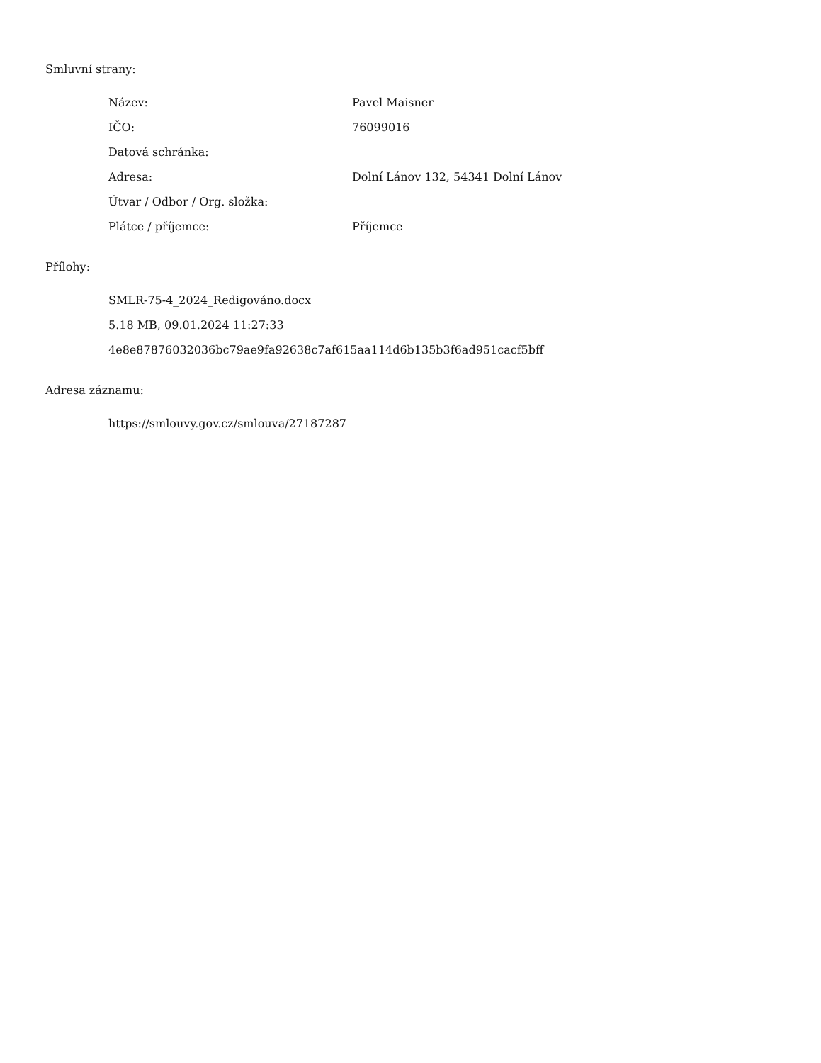Smluvní strany:
| Název: | Pavel Maisner |
| IČO: | 76099016 |
| Datová schránka: | |
| Adresa: | Dolní Lánov 132, 54341 Dolní Lánov |
| Útvar / Odbor / Org. složka: | |
| Plátce / příjemce: | Příjemce |
Přílohy:
SMLR-75-4_2024_Redigováno.docx
5.18 MB, 09.01.2024 11:27:33
4e8e87876032036bc79ae9fa92638c7af615aa114d6b135b3f6ad951cacf5bff
Adresa záznamu:
https://smlouvy.gov.cz/smlouva/27187287